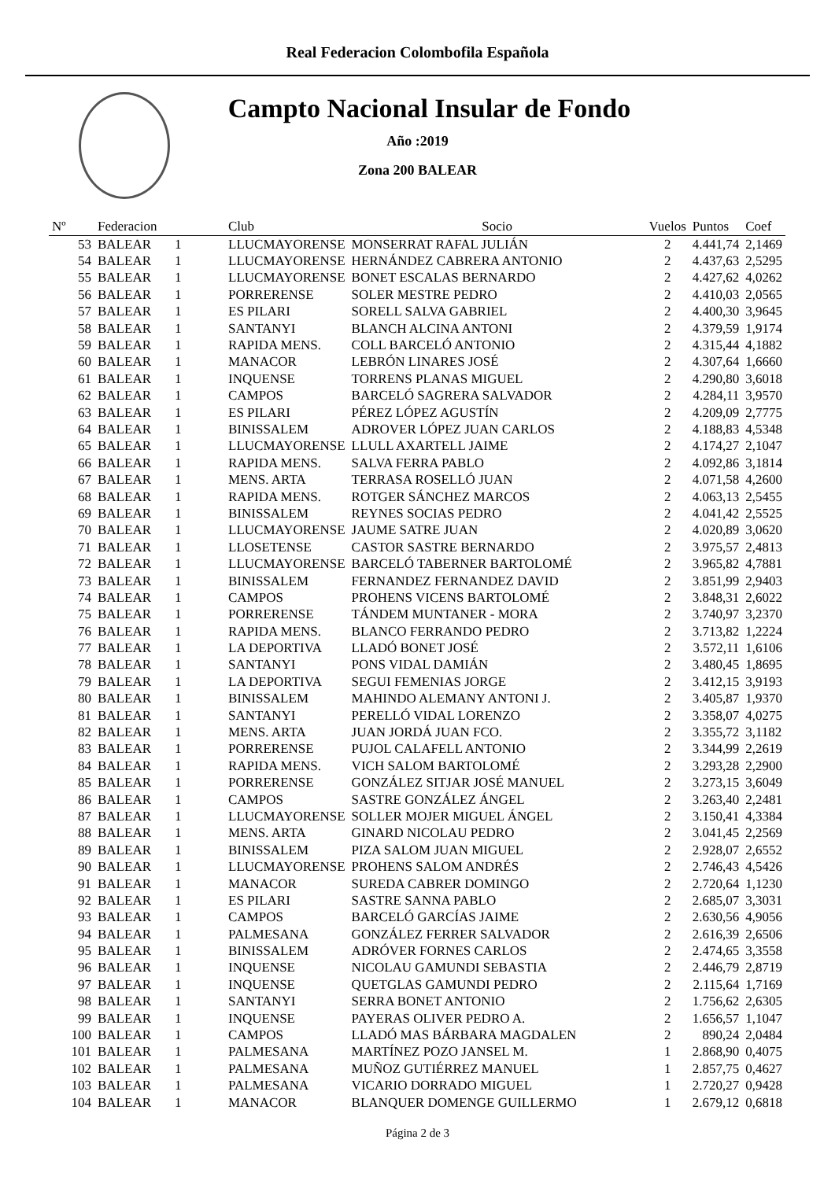Real Federacion Colombofila Española
Campto Nacional Insular de Fondo
Año :2019
Zona 200 BALEAR
| Nº | Federacion | | Club | Socio | Vuelos | Puntos | Coef |
| --- | --- | --- | --- | --- | --- | --- | --- |
| 53 | BALEAR | 1 | LLUCMAYORENSE | MONSERRAT RAFAL JULIÁN | 2 | 4.441,74 | 2,1469 |
| 54 | BALEAR | 1 | LLUCMAYORENSE | HERNÁNDEZ CABRERA ANTONIO | 2 | 4.437,63 | 2,5295 |
| 55 | BALEAR | 1 | LLUCMAYORENSE | BONET ESCALAS BERNARDO | 2 | 4.427,62 | 4,0262 |
| 56 | BALEAR | 1 | PORRERENSE | SOLER MESTRE PEDRO | 2 | 4.410,03 | 2,0565 |
| 57 | BALEAR | 1 | ES PILARI | SORELL SALVA GABRIEL | 2 | 4.400,30 | 3,9645 |
| 58 | BALEAR | 1 | SANTANYI | BLANCH ALCINA ANTONI | 2 | 4.379,59 | 1,9174 |
| 59 | BALEAR | 1 | RAPIDA MENS. | COLL BARCELÓ ANTONIO | 2 | 4.315,44 | 4,1882 |
| 60 | BALEAR | 1 | MANACOR | LEBRÓN LINARES JOSÉ | 2 | 4.307,64 | 1,6660 |
| 61 | BALEAR | 1 | INQUENSE | TORRENS PLANAS MIGUEL | 2 | 4.290,80 | 3,6018 |
| 62 | BALEAR | 1 | CAMPOS | BARCELÓ SAGRERA SALVADOR | 2 | 4.284,11 | 3,9570 |
| 63 | BALEAR | 1 | ES PILARI | PÉREZ LÓPEZ AGUSTÍN | 2 | 4.209,09 | 2,7775 |
| 64 | BALEAR | 1 | BINISSALEM | ADROVER LÓPEZ JUAN CARLOS | 2 | 4.188,83 | 4,5348 |
| 65 | BALEAR | 1 | LLUCMAYORENSE | LLULL AXARTELL JAIME | 2 | 4.174,27 | 2,1047 |
| 66 | BALEAR | 1 | RAPIDA MENS. | SALVA FERRA PABLO | 2 | 4.092,86 | 3,1814 |
| 67 | BALEAR | 1 | MENS. ARTA | TERRASA ROSELLÓ JUAN | 2 | 4.071,58 | 4,2600 |
| 68 | BALEAR | 1 | RAPIDA MENS. | ROTGER SÁNCHEZ MARCOS | 2 | 4.063,13 | 2,5455 |
| 69 | BALEAR | 1 | BINISSALEM | REYNES SOCIAS PEDRO | 2 | 4.041,42 | 2,5525 |
| 70 | BALEAR | 1 | LLUCMAYORENSE | JAUME SATRE JUAN | 2 | 4.020,89 | 3,0620 |
| 71 | BALEAR | 1 | LLOSETENSE | CASTOR SASTRE BERNARDO | 2 | 3.975,57 | 2,4813 |
| 72 | BALEAR | 1 | LLUCMAYORENSE | BARCELÓ TABERNER BARTOLOMÉ | 2 | 3.965,82 | 4,7881 |
| 73 | BALEAR | 1 | BINISSALEM | FERNANDEZ FERNANDEZ DAVID | 2 | 3.851,99 | 2,9403 |
| 74 | BALEAR | 1 | CAMPOS | PROHENS VICENS BARTOLOMÉ | 2 | 3.848,31 | 2,6022 |
| 75 | BALEAR | 1 | PORRERENSE | TÁNDEM MUNTANER - MORA | 2 | 3.740,97 | 3,2370 |
| 76 | BALEAR | 1 | RAPIDA MENS. | BLANCO FERRANDO PEDRO | 2 | 3.713,82 | 1,2224 |
| 77 | BALEAR | 1 | LA DEPORTIVA | LLADÓ BONET JOSÉ | 2 | 3.572,11 | 1,6106 |
| 78 | BALEAR | 1 | SANTANYI | PONS VIDAL DAMIÁN | 2 | 3.480,45 | 1,8695 |
| 79 | BALEAR | 1 | LA DEPORTIVA | SEGUI FEMENIAS JORGE | 2 | 3.412,15 | 3,9193 |
| 80 | BALEAR | 1 | BINISSALEM | MAHINDO ALEMANY ANTONI J. | 2 | 3.405,87 | 1,9370 |
| 81 | BALEAR | 1 | SANTANYI | PERELLÓ VIDAL LORENZO | 2 | 3.358,07 | 4,0275 |
| 82 | BALEAR | 1 | MENS. ARTA | JUAN JORDÁ JUAN FCO. | 2 | 3.355,72 | 3,1182 |
| 83 | BALEAR | 1 | PORRERENSE | PUJOL CALAFELL ANTONIO | 2 | 3.344,99 | 2,2619 |
| 84 | BALEAR | 1 | RAPIDA MENS. | VICH SALOM BARTOLOMÉ | 2 | 3.293,28 | 2,2900 |
| 85 | BALEAR | 1 | PORRERENSE | GONZÁLEZ SITJAR JOSÉ MANUEL | 2 | 3.273,15 | 3,6049 |
| 86 | BALEAR | 1 | CAMPOS | SASTRE GONZÁLEZ ÁNGEL | 2 | 3.263,40 | 2,2481 |
| 87 | BALEAR | 1 | LLUCMAYORENSE | SOLLER MOJER MIGUEL ÁNGEL | 2 | 3.150,41 | 4,3384 |
| 88 | BALEAR | 1 | MENS. ARTA | GINARD NICOLAU PEDRO | 2 | 3.041,45 | 2,2569 |
| 89 | BALEAR | 1 | BINISSALEM | PIZA SALOM JUAN MIGUEL | 2 | 2.928,07 | 2,6552 |
| 90 | BALEAR | 1 | LLUCMAYORENSE | PROHENS SALOM ANDRÉS | 2 | 2.746,43 | 4,5426 |
| 91 | BALEAR | 1 | MANACOR | SUREDA CABRER DOMINGO | 2 | 2.720,64 | 1,1230 |
| 92 | BALEAR | 1 | ES PILARI | SASTRE SANNA PABLO | 2 | 2.685,07 | 3,3031 |
| 93 | BALEAR | 1 | CAMPOS | BARCELÓ GARCÍAS JAIME | 2 | 2.630,56 | 4,9056 |
| 94 | BALEAR | 1 | PALMESANA | GONZÁLEZ FERRER SALVADOR | 2 | 2.616,39 | 2,6506 |
| 95 | BALEAR | 1 | BINISSALEM | ADRÓVER FORNES CARLOS | 2 | 2.474,65 | 3,3558 |
| 96 | BALEAR | 1 | INQUENSE | NICOLAU GAMUNDI SEBASTIA | 2 | 2.446,79 | 2,8719 |
| 97 | BALEAR | 1 | INQUENSE | QUETGLAS GAMUNDI PEDRO | 2 | 2.115,64 | 1,7169 |
| 98 | BALEAR | 1 | SANTANYI | SERRA BONET ANTONIO | 2 | 1.756,62 | 2,6305 |
| 99 | BALEAR | 1 | INQUENSE | PAYERAS OLIVER PEDRO A. | 2 | 1.656,57 | 1,1047 |
| 100 | BALEAR | 1 | CAMPOS | LLADÓ MAS BÁRBARA MAGDALEN | 2 | 890,24 | 2,0484 |
| 101 | BALEAR | 1 | PALMESANA | MARTÍNEZ POZO JANSEL M. | 1 | 2.868,90 | 0,4075 |
| 102 | BALEAR | 1 | PALMESANA | MUÑOZ GUTIÉRREZ MANUEL | 1 | 2.857,75 | 0,4627 |
| 103 | BALEAR | 1 | PALMESANA | VICARIO DORRADO MIGUEL | 1 | 2.720,27 | 0,9428 |
| 104 | BALEAR | 1 | MANACOR | BLANQUER DOMENGE GUILLERMO | 1 | 2.679,12 | 0,6818 |
Página 2 de 3